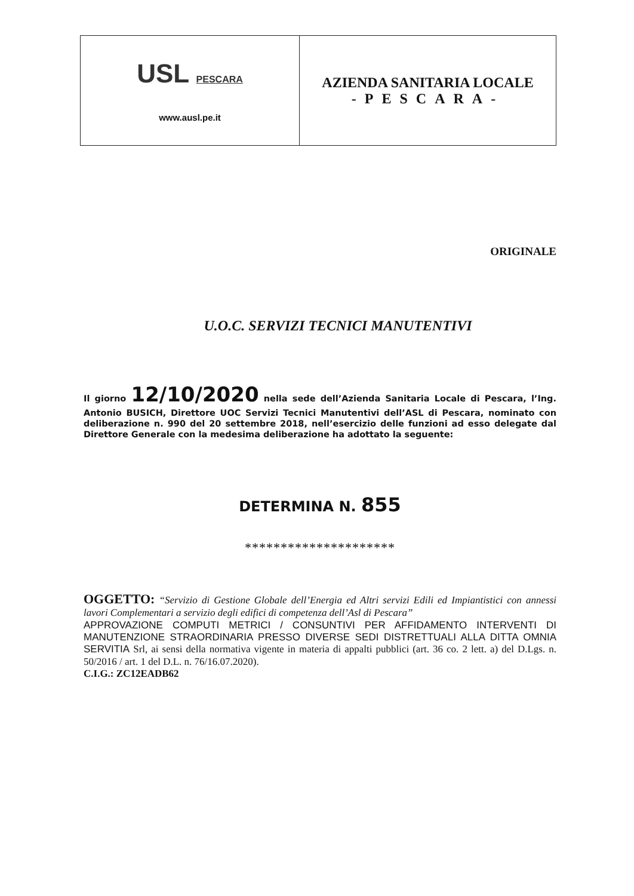USL PESCARA
www.ausl.pe.it
AZIENDA SANITARIA LOCALE
-PESCARA-
ORIGINALE
U.O.C. SERVIZI TECNICI MANUTENTIVI
Il giorno 12/10/2020 nella sede dell’Azienda Sanitaria Locale di Pescara, l’Ing. Antonio BUSICH, Direttore UOC Servizi Tecnici Manutentivi dell’ASL di Pescara, nominato con deliberazione n. 990 del 20 settembre 2018, nell’esercizio delle funzioni ad esso delegate dal Direttore Generale con la medesima deliberazione ha adottato la seguente:
DETERMINA N. 855
*********************
OGGETTO: “Servizio di Gestione Globale dell’Energia ed Altri servizi Edili ed Impiantistici con annessi lavori Complementari a servizio degli edifici di competenza dell’Asl di Pescara”
APPROVAZIONE COMPUTI METRICI / CONSUNTIVI PER AFFIDAMENTO INTERVENTI DI MANUTENZIONE STRAORDINARIA PRESSO DIVERSE SEDI DISTRETTUALI ALLA DITTA OMNIA SERVITIA Srl, ai sensi della normativa vigente in materia di appalti pubblici (art. 36 co. 2 lett. a) del D.Lgs. n. 50/2016 / art. 1 del D.L. n. 76/16.07.2020).
C.I.G.: ZC12EADB62